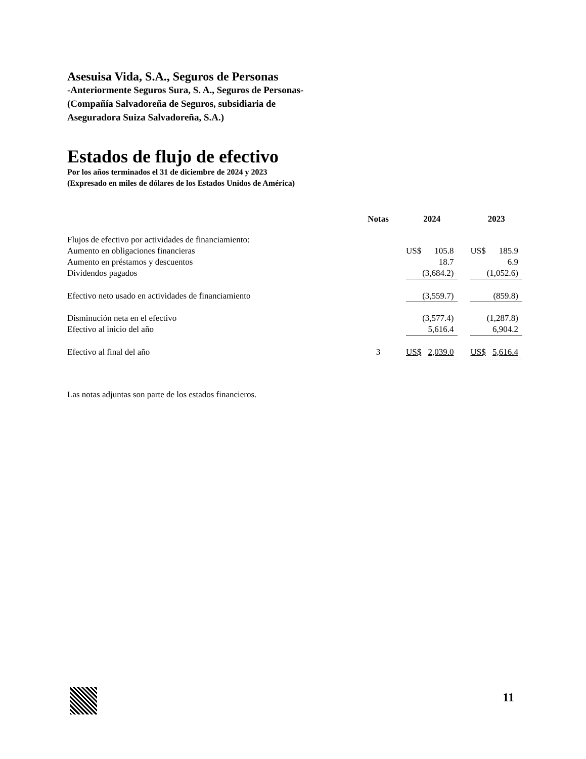Asesuisa Vida, S.A., Seguros de Personas
-Anteriormente Seguros Sura, S. A., Seguros de Personas-
(Compañía Salvadoreña de Seguros, subsidiaria de
Aseguradora Suiza Salvadoreña, S.A.)
Estados de flujo de efectivo
Por los años terminados el 31 de diciembre de 2024 y 2023
(Expresado en miles de dólares de los Estados Unidos de América)
| | Notas | 2024 | | | 2023 | |
| --- | --- | --- | --- | --- | --- | --- |
| Flujos de efectivo por actividades de financiamiento: | | | | | | |
| Aumento en obligaciones financieras | | US$ | 105.8 | | US$ | 185.9 |
| Aumento en préstamos y descuentos | | | 18.7 | | | 6.9 |
| Dividendos pagados | | | (3,684.2) | | | (1,052.6) |
| Efectivo neto usado en actividades de financiamiento | | | (3,559.7) | | | (859.8) |
| Disminución neta en el efectivo | | | (3,577.4) | | | (1,287.8) |
| Efectivo al inicio del año | | | 5,616.4 | | | 6,904.2 |
| Efectivo al final del año | 3 | US$ | 2,039.0 | | US$ | 5,616.4 |
Las notas adjuntas son parte de los estados financieros.
11